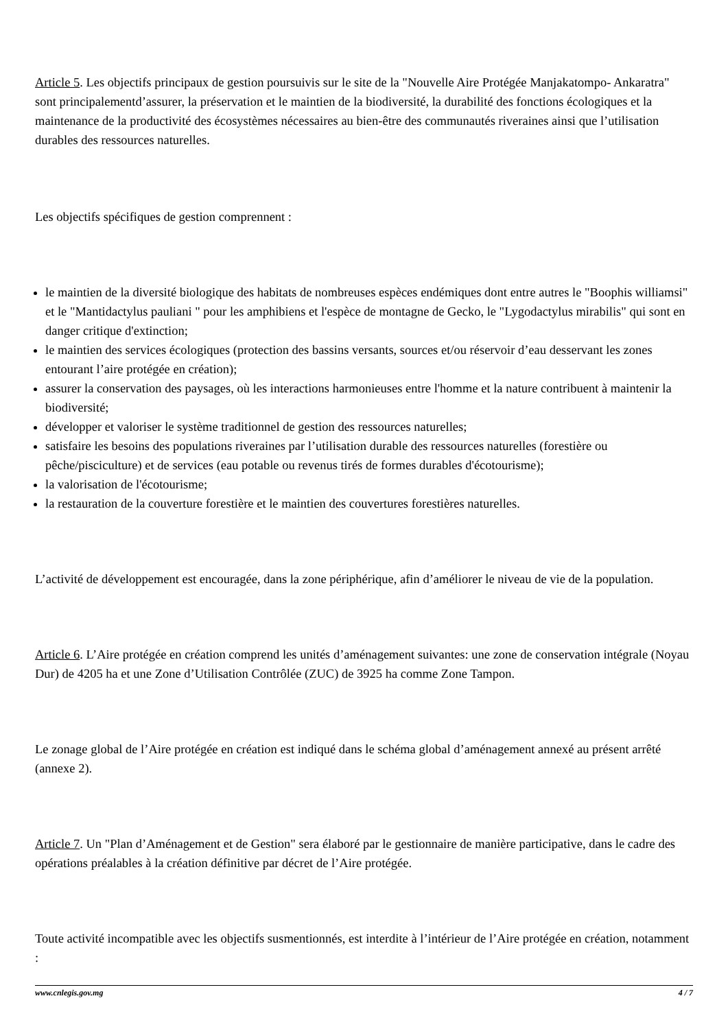Article 5. Les objectifs principaux de gestion poursuivis sur le site de la "Nouvelle Aire Protégée Manjakatompo- Ankaratra" sont principalementd’assurer, la préservation et le maintien de la biodiversité, la durabilité des fonctions écologiques et la maintenance de la productivité des écosystèmes nécessaires au bien-être des communautés riveraines ainsi que l’utilisation durables des ressources naturelles.
Les objectifs spécifiques de gestion comprennent :
le maintien de la diversité biologique des habitats de nombreuses espèces endémiques dont entre autres le "Boophis williamsi" et le "Mantidactylus pauliani " pour les amphibiens et l'espèce de montagne de Gecko, le "Lygodactylus mirabilis" qui sont en danger critique d'extinction;
le maintien des services écologiques (protection des bassins versants, sources et/ou réservoir d’eau desservant les zones entourant l’aire protégée en création);
assurer la conservation des paysages, où les interactions harmonieuses entre l'homme et la nature contribuent à maintenir la biodiversité;
développer et valoriser le système traditionnel de gestion des ressources naturelles;
satisfaire les besoins des populations riveraines par l’utilisation durable des ressources naturelles (forestière ou pêche/pisciculture) et de services (eau potable ou revenus tirés de formes durables d'écotourisme);
la valorisation de l'écotourisme;
la restauration de la couverture forestière et le maintien des couvertures forestières naturelles.
L’activité de développement est encouragée, dans la zone périphérique, afin d’améliorer le niveau de vie de la population.
Article 6. L’Aire protégée en création comprend les unités d’aménagement suivantes: une zone de conservation intégrale (Noyau Dur) de 4205 ha et une Zone d’Utilisation Contrôlée (ZUC) de 3925 ha comme Zone Tampon.
Le zonage global de l’Aire protégée en création est indiqué dans le schéma global d’aménagement annexé au présent arrêté (annexe 2).
Article 7. Un "Plan d’Aménagement et de Gestion" sera élaboré par le gestionnaire de manière participative, dans le cadre des opérations préalables à la création définitive par décret de l’Aire protégée.
Toute activité incompatible avec les objectifs susmentionnés, est interdite à l’intérieur de l’Aire protégée en création, notamment :
www.cnlegis.gov.mg 4 / 7